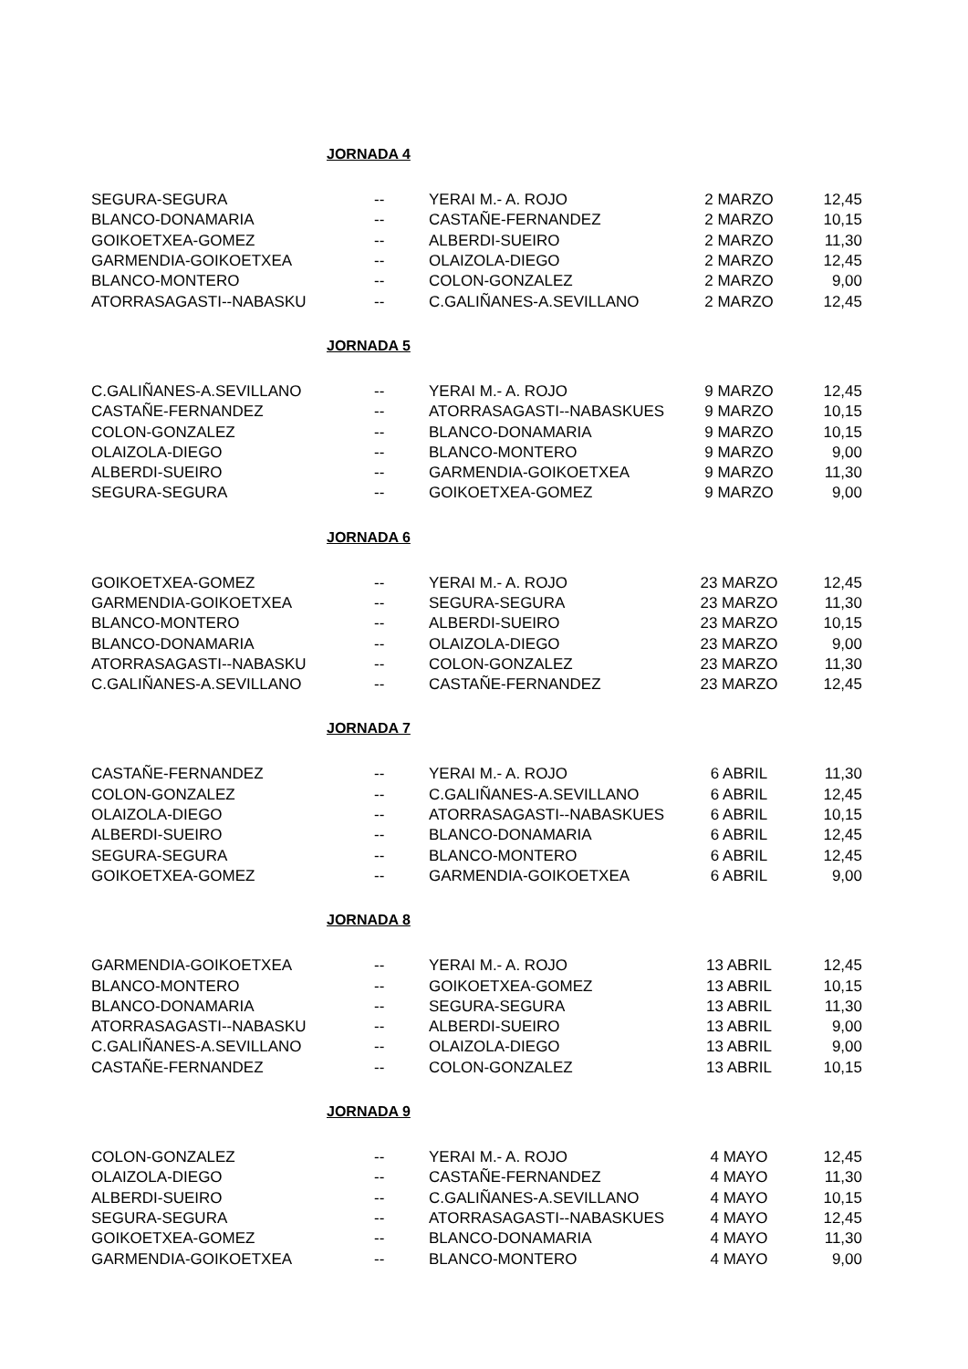JORNADA 4
| SEGURA-SEGURA | -- | YERAI M.- A. ROJO | 2 MARZO | 12,45 |
| BLANCO-DONAMARIA | -- | CASTAÑE-FERNANDEZ | 2 MARZO | 10,15 |
| GOIKOETXEA-GOMEZ | -- | ALBERDI-SUEIRO | 2 MARZO | 11,30 |
| GARMENDIA-GOIKOETXEA | -- | OLAIZOLA-DIEGO | 2 MARZO | 12,45 |
| BLANCO-MONTERO | -- | COLON-GONZALEZ | 2 MARZO | 9,00 |
| ATORRASAGASTI--NABASKU | -- | C.GALIÑANES-A.SEVILLANO | 2 MARZO | 12,45 |
JORNADA 5
| C.GALIÑANES-A.SEVILLANO | -- | YERAI M.- A. ROJO | 9 MARZO | 12,45 |
| CASTAÑE-FERNANDEZ | -- | ATORRASAGASTI--NABASKUES | 9 MARZO | 10,15 |
| COLON-GONZALEZ | -- | BLANCO-DONAMARIA | 9 MARZO | 10,15 |
| OLAIZOLA-DIEGO | -- | BLANCO-MONTERO | 9 MARZO | 9,00 |
| ALBERDI-SUEIRO | -- | GARMENDIA-GOIKOETXEA | 9 MARZO | 11,30 |
| SEGURA-SEGURA | -- | GOIKOETXEA-GOMEZ | 9 MARZO | 9,00 |
JORNADA 6
| GOIKOETXEA-GOMEZ | -- | YERAI M.- A. ROJO | 23 MARZO | 12,45 |
| GARMENDIA-GOIKOETXEA | -- | SEGURA-SEGURA | 23 MARZO | 11,30 |
| BLANCO-MONTERO | -- | ALBERDI-SUEIRO | 23 MARZO | 10,15 |
| BLANCO-DONAMARIA | -- | OLAIZOLA-DIEGO | 23 MARZO | 9,00 |
| ATORRASAGASTI--NABASKU | -- | COLON-GONZALEZ | 23 MARZO | 11,30 |
| C.GALIÑANES-A.SEVILLANO | -- | CASTAÑE-FERNANDEZ | 23 MARZO | 12,45 |
JORNADA 7
| CASTAÑE-FERNANDEZ | -- | YERAI M.- A. ROJO | 6 ABRIL | 11,30 |
| COLON-GONZALEZ | -- | C.GALIÑANES-A.SEVILLANO | 6 ABRIL | 12,45 |
| OLAIZOLA-DIEGO | -- | ATORRASAGASTI--NABASKUES | 6 ABRIL | 10,15 |
| ALBERDI-SUEIRO | -- | BLANCO-DONAMARIA | 6 ABRIL | 12,45 |
| SEGURA-SEGURA | -- | BLANCO-MONTERO | 6 ABRIL | 12,45 |
| GOIKOETXEA-GOMEZ | -- | GARMENDIA-GOIKOETXEA | 6 ABRIL | 9,00 |
JORNADA 8
| GARMENDIA-GOIKOETXEA | -- | YERAI M.- A. ROJO | 13 ABRIL | 12,45 |
| BLANCO-MONTERO | -- | GOIKOETXEA-GOMEZ | 13 ABRIL | 10,15 |
| BLANCO-DONAMARIA | -- | SEGURA-SEGURA | 13 ABRIL | 11,30 |
| ATORRASAGASTI--NABASKU | -- | ALBERDI-SUEIRO | 13 ABRIL | 9,00 |
| C.GALIÑANES-A.SEVILLANO | -- | OLAIZOLA-DIEGO | 13 ABRIL | 9,00 |
| CASTAÑE-FERNANDEZ | -- | COLON-GONZALEZ | 13 ABRIL | 10,15 |
JORNADA 9
| COLON-GONZALEZ | -- | YERAI M.- A. ROJO | 4 MAYO | 12,45 |
| OLAIZOLA-DIEGO | -- | CASTAÑE-FERNANDEZ | 4 MAYO | 11,30 |
| ALBERDI-SUEIRO | -- | C.GALIÑANES-A.SEVILLANO | 4 MAYO | 10,15 |
| SEGURA-SEGURA | -- | ATORRASAGASTI--NABASKUES | 4 MAYO | 12,45 |
| GOIKOETXEA-GOMEZ | -- | BLANCO-DONAMARIA | 4 MAYO | 11,30 |
| GARMENDIA-GOIKOETXEA | -- | BLANCO-MONTERO | 4 MAYO | 9,00 |